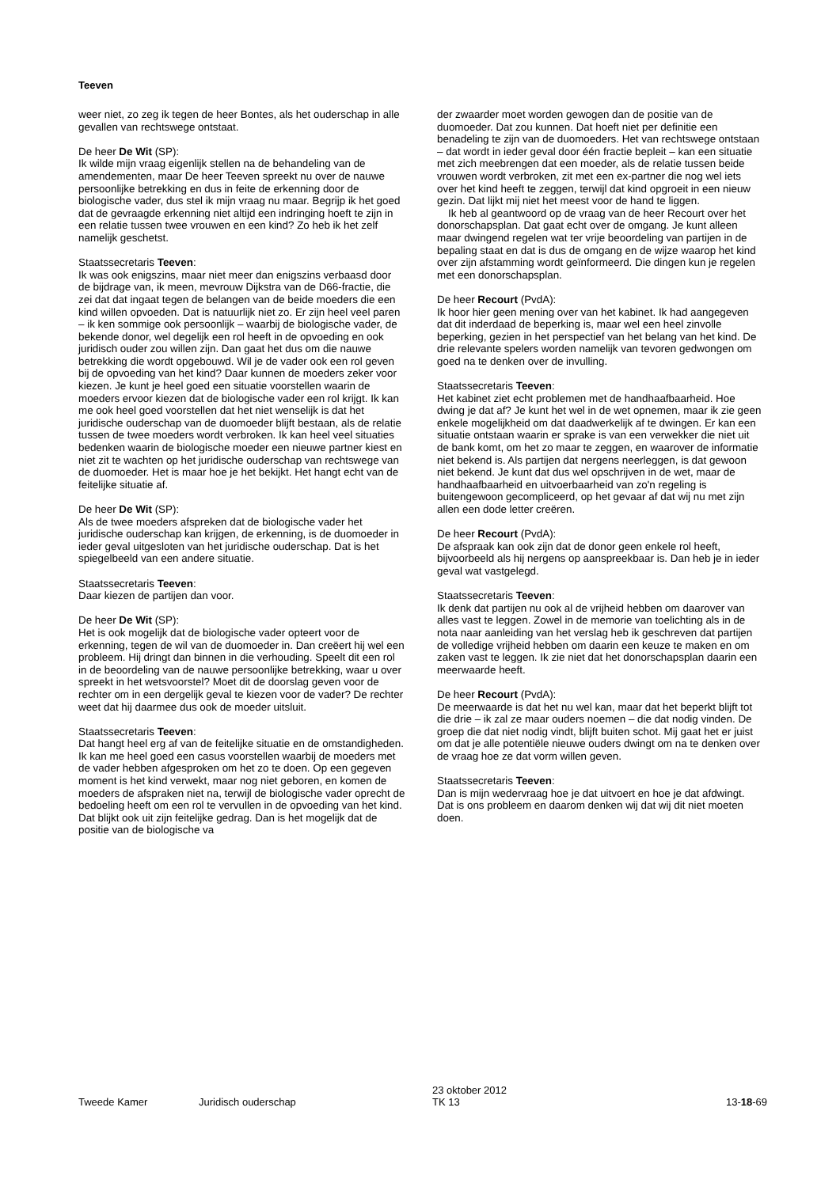Teeven
weer niet, zo zeg ik tegen de heer Bontes, als het ouder­schap in alle gevallen van rechtswege ontstaat.
De heer De Wit (SP):
Ik wilde mijn vraag eigenlijk stellen na de behandeling van de amendementen, maar De heer Teeven spreekt nu over de nauwe persoonlijke betrekking en dus in feite de erkenning door de biologische vader, dus stel ik mijn vraag nu maar. Begrijp ik het goed dat de gevraagde er­kenning niet altijd een indringing hoeft te zijn in een rela­tie tussen twee vrouwen en een kind? Zo heb ik het zelf namelijk geschetst.
Staatssecretaris Teeven:
Ik was ook enigszins, maar niet meer dan enigszins ver­baasd door de bijdrage van, ik meen, mevrouw Dijkstra van de D66-fractie, die zei dat dat ingaat tegen de belan­gen van de beide moeders die een kind willen opvoeden. Dat is natuurlijk niet zo. Er zijn heel veel paren – ik ken sommige ook persoonlijk – waarbij de biologische vader, de bekende donor, wel degelijk een rol heeft in de opvoe­ding en ook juridisch ouder zou willen zijn. Dan gaat het dus om die nauwe betrekking die wordt opgebouwd. Wil je de vader ook een rol geven bij de opvoeding van het kind? Daar kunnen de moeders zeker voor kiezen. Je kunt je heel goed een situatie voorstellen waarin de moeders ervoor kiezen dat de biologische vader een rol krijgt. Ik kan me ook heel goed voorstellen dat het niet wenselijk is dat het juridische ouderschap van de duomoeder blijft bestaan, als de relatie tussen de twee moeders wordt ver­broken. Ik kan heel veel situaties bedenken waarin de bi­ologische moeder een nieuwe partner kiest en niet zit te wachten op het juridische ouderschap van rechtswege van de duomoeder. Het is maar hoe je het bekijkt. Het hangt echt van de feitelijke situatie af.
De heer De Wit (SP):
Als de twee moeders afspreken dat de biologische vader het juridische ouderschap kan krijgen, de erkenning, is de duomoeder in ieder geval uitgesloten van het juridische ouderschap. Dat is het spiegelbeeld van een andere situa­tie.
Staatssecretaris Teeven:
Daar kiezen de partijen dan voor.
De heer De Wit (SP):
Het is ook mogelijk dat de biologische vader opteert voor de erkenning, tegen de wil van de duomoeder in. Dan creëert hij wel een probleem. Hij dringt dan binnen in die verhouding. Speelt dit een rol in de beoordeling van de nauwe persoonlijke betrekking, waar u over spreekt in het wetsvoorstel? Moet dit de doorslag geven voor de rech­ter om in een dergelijk geval te kiezen voor de vader? De rechter weet dat hij daarmee dus ook de moeder uitsluit.
Staatssecretaris Teeven:
Dat hangt heel erg af van de feitelijke situatie en de om­standigheden. Ik kan me heel goed een casus voorstellen waarbij de moeders met de vader hebben afgesproken om het zo te doen. Op een gegeven moment is het kind verwekt, maar nog niet geboren, en komen de moeders de afspraken niet na, terwijl de biologische vader oprecht de bedoeling heeft om een rol te vervullen in de opvoe­ding van het kind. Dat blijkt ook uit zijn feitelijke gedrag. Dan is het mogelijk dat de positie van de biologische va­
der zwaarder moet worden gewogen dan de positie van de duomoeder. Dat zou kunnen. Dat hoeft niet per defi­nitie een benadeling te zijn van de duomoeders. Het van rechtswege ontstaan – dat wordt in ieder geval door één fractie bepleit – kan een situatie met zich meebrengen dat een moeder, als de relatie tussen beide vrouwen wordt verbroken, zit met een ex-partner die nog wel iets over het kind heeft te zeggen, terwijl dat kind opgroeit in een nieuw gezin. Dat lijkt mij niet het meest voor de hand te liggen.
Ik heb al geantwoord op de vraag van de heer Recourt over het donorschapsplan. Dat gaat echt over de omgang. Je kunt alleen maar dwingend regelen wat ter vrije be­oordeling van partijen in de bepaling staat en dat is dus de omgang en de wijze waarop het kind over zijn afstam­ming wordt geïnformeerd. Die dingen kun je regelen met een donorschapsplan.
De heer Recourt (PvdA):
Ik hoor hier geen mening over van het kabinet. Ik had aangegeven dat dit inderdaad de beperking is, maar wel een heel zinvolle beperking, gezien in het perspectief van het belang van het kind. De drie relevante spelers worden namelijk van tevoren gedwongen om goed na te denken over de invulling.
Staatssecretaris Teeven:
Het kabinet ziet echt problemen met de handhaafbaar­heid. Hoe dwing je dat af? Je kunt het wel in de wet opne­men, maar ik zie geen enkele mogelijkheid om dat daad­werkelijk af te dwingen. Er kan een situatie ontstaan waar­in er sprake is van een verwekker die niet uit de bank komt, om het zo maar te zeggen, en waarover de informa­tie niet bekend is. Als partijen dat nergens neerleggen, is dat gewoon niet bekend. Je kunt dat dus wel opschrijven in de wet, maar de handhaafbaarheid en uitvoerbaarheid van zo'n regeling is buitengewoon gecompliceerd, op het gevaar af dat wij nu met zijn allen een dode letter creëren.
De heer Recourt (PvdA):
De afspraak kan ook zijn dat de donor geen enkele rol heeft, bijvoorbeeld als hij nergens op aanspreekbaar is. Dan heb je in ieder geval wat vastgelegd.
Staatssecretaris Teeven:
Ik denk dat partijen nu ook al de vrijheid hebben om daar­over van alles vast te leggen. Zowel in de memorie van toelichting als in de nota naar aanleiding van het verslag heb ik geschreven dat partijen de volledige vrijheid heb­ben om daarin een keuze te maken en om zaken vast te leggen. Ik zie niet dat het donorschapsplan daarin een meerwaarde heeft.
De heer Recourt (PvdA):
De meerwaarde is dat het nu wel kan, maar dat het be­perkt blijft tot die drie – ik zal ze maar ouders noemen – die dat nodig vinden. De groep die dat niet nodig vindt, blijft buiten schot. Mij gaat het er juist om dat je alle po­tentiële nieuwe ouders dwingt om na te denken over de vraag hoe ze dat vorm willen geven.
Staatssecretaris Teeven:
Dan is mijn wedervraag hoe je dat uitvoert en hoe je dat afdwingt. Dat is ons probleem en daarom denken wij dat wij dit niet moeten doen.
Tweede Kamer Juridisch ouderschap 23 oktober 2012
TK 13 13-18-69